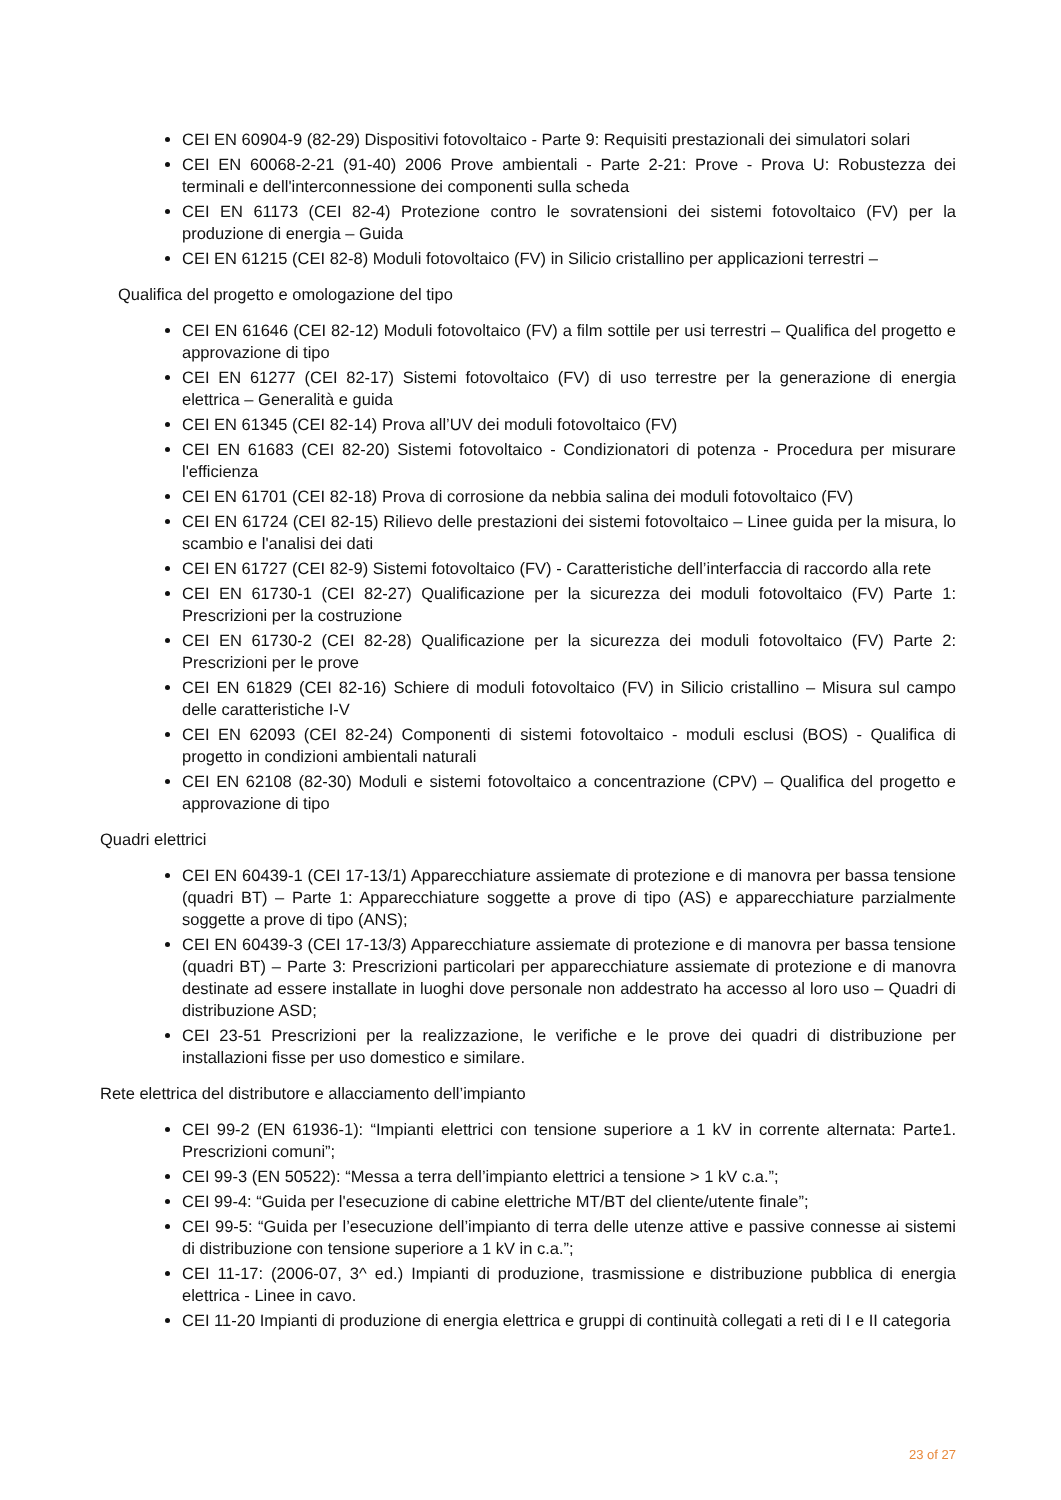CEI EN 60904-9 (82-29) Dispositivi fotovoltaico - Parte 9: Requisiti prestazionali dei simulatori solari
CEI EN 60068-2-21 (91-40) 2006 Prove ambientali - Parte 2-21: Prove - Prova U: Robustezza dei terminali e dell'interconnessione dei componenti sulla scheda
CEI EN 61173 (CEI 82-4) Protezione contro le sovratensioni dei sistemi fotovoltaico (FV) per la produzione di energia – Guida
CEI EN 61215 (CEI 82-8) Moduli fotovoltaico (FV) in Silicio cristallino per applicazioni terrestri –
Qualifica del progetto e omologazione del tipo
CEI EN 61646 (CEI 82-12) Moduli fotovoltaico (FV) a film sottile per usi terrestri – Qualifica del progetto e approvazione di tipo
CEI EN 61277 (CEI 82-17) Sistemi fotovoltaico (FV) di uso terrestre per la generazione di energia elettrica – Generalità e guida
CEI EN 61345 (CEI 82-14) Prova all’UV dei moduli fotovoltaico (FV)
CEI EN 61683 (CEI 82-20) Sistemi fotovoltaico - Condizionatori di potenza - Procedura per misurare l'efficienza
CEI EN 61701 (CEI 82-18) Prova di corrosione da nebbia salina dei moduli fotovoltaico (FV)
CEI EN 61724 (CEI 82-15) Rilievo delle prestazioni dei sistemi fotovoltaico – Linee guida per la misura, lo scambio e l'analisi dei dati
CEI EN 61727 (CEI 82-9) Sistemi fotovoltaico (FV) - Caratteristiche dell’interfaccia di raccordo alla rete
CEI EN 61730-1 (CEI 82-27) Qualificazione per la sicurezza dei moduli fotovoltaico (FV) Parte 1: Prescrizioni per la costruzione
CEI EN 61730-2 (CEI 82-28) Qualificazione per la sicurezza dei moduli fotovoltaico (FV) Parte 2: Prescrizioni per le prove
CEI EN 61829 (CEI 82-16) Schiere di moduli fotovoltaico (FV) in Silicio cristallino – Misura sul campo delle caratteristiche I-V
CEI EN 62093 (CEI 82-24) Componenti di sistemi fotovoltaico - moduli esclusi (BOS) - Qualifica di progetto in condizioni ambientali naturali
CEI EN 62108 (82-30) Moduli e sistemi fotovoltaico a concentrazione (CPV) – Qualifica del progetto e approvazione di tipo
Quadri elettrici
CEI EN 60439-1 (CEI 17-13/1) Apparecchiature assiemate di protezione e di manovra per bassa tensione (quadri BT) – Parte 1: Apparecchiature soggette a prove di tipo (AS) e apparecchiature parzialmente soggette a prove di tipo (ANS);
CEI EN 60439-3 (CEI 17-13/3) Apparecchiature assiemate di protezione e di manovra per bassa tensione (quadri BT) – Parte 3: Prescrizioni particolari per apparecchiature assiemate di protezione e di manovra destinate ad essere installate in luoghi dove personale non addestrato ha accesso al loro uso – Quadri di distribuzione ASD;
CEI 23-51 Prescrizioni per la realizzazione, le verifiche e le prove dei quadri di distribuzione per installazioni fisse per uso domestico e similare.
Rete elettrica del distributore e allacciamento dell’impianto
CEI 99-2 (EN 61936-1): “Impianti elettrici con tensione superiore a 1 kV in corrente alternata: Parte1. Prescrizioni comuni”;
CEI 99-3 (EN 50522): “Messa a terra dell’impianto elettrici a tensione > 1 kV c.a.”;
CEI 99-4: “Guida per l'esecuzione di cabine elettriche MT/BT del cliente/utente finale”;
CEI 99-5: “Guida per l’esecuzione dell’impianto di terra delle utenze attive e passive connesse ai sistemi di distribuzione con tensione superiore a 1 kV in c.a.”;
CEI 11-17: (2006-07, 3^ ed.) Impianti di produzione, trasmissione e distribuzione pubblica di energia elettrica - Linee in cavo.
CEI 11-20 Impianti di produzione di energia elettrica e gruppi di continuità collegati a reti di I e II categoria
23 of 27